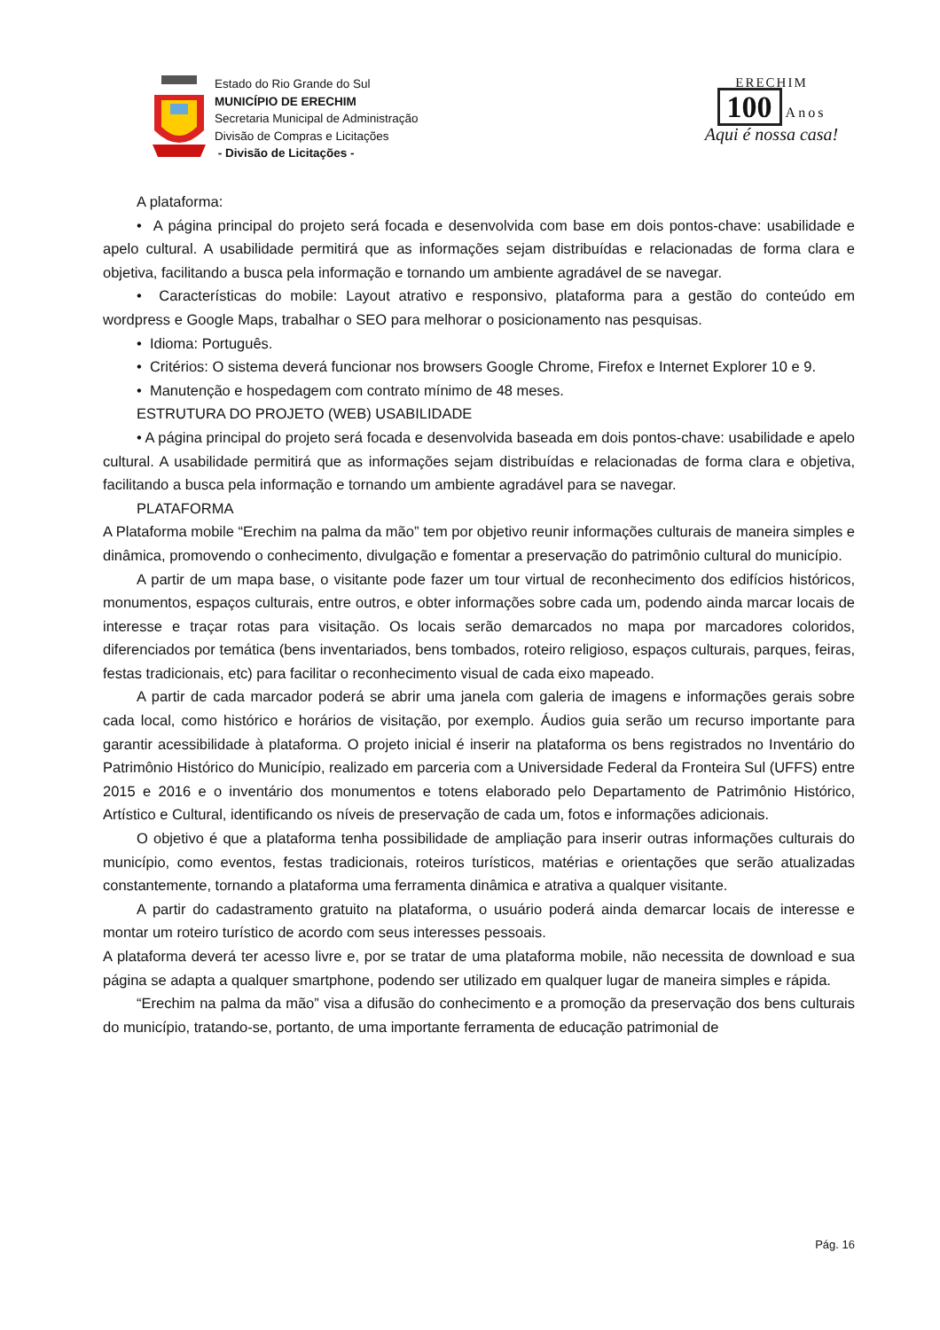Estado do Rio Grande do Sul
MUNICÍPIO DE ERECHIM
Secretaria Municipal de Administração
Divisão de Compras e Licitações
- Divisão de Licitações -
ERECHIM
100 Anos
Aqui é nossa casa!
A plataforma:
• A página principal do projeto será focada e desenvolvida com base em dois pontos-chave: usabilidade e apelo cultural. A usabilidade permitirá que as informações sejam distribuídas e relacionadas de forma clara e objetiva, facilitando a busca pela informação e tornando um ambiente agradável de se navegar.
• Características do mobile: Layout atrativo e responsivo, plataforma para a gestão do conteúdo em wordpress e Google Maps, trabalhar o SEO para melhorar o posicionamento nas pesquisas.
• Idioma: Português.
• Critérios: O sistema deverá funcionar nos browsers Google Chrome, Firefox e Internet Explorer 10 e 9.
• Manutenção e hospedagem com contrato mínimo de 48 meses.
ESTRUTURA DO PROJETO (WEB) USABILIDADE
• A página principal do projeto será focada e desenvolvida baseada em dois pontos-chave: usabilidade e apelo cultural. A usabilidade permitirá que as informações sejam distribuídas e relacionadas de forma clara e objetiva, facilitando a busca pela informação e tornando um ambiente agradável para se navegar.
PLATAFORMA
A Plataforma mobile “Erechim na palma da mão” tem por objetivo reunir informações culturais de maneira simples e dinâmica, promovendo o conhecimento, divulgação e fomentar a preservação do patrimônio cultural do município.
A partir de um mapa base, o visitante pode fazer um tour virtual de reconhecimento dos edifícios históricos, monumentos, espaços culturais, entre outros, e obter informações sobre cada um, podendo ainda marcar locais de interesse e traçar rotas para visitação. Os locais serão demarcados no mapa por marcadores coloridos, diferenciados por temática (bens inventariados, bens tombados, roteiro religioso, espaços culturais, parques, feiras, festas tradicionais, etc) para facilitar o reconhecimento visual de cada eixo mapeado.
A partir de cada marcador poderá se abrir uma janela com galeria de imagens e informações gerais sobre cada local, como histórico e horários de visitação, por exemplo. Áudios guia serão um recurso importante para garantir acessibilidade à plataforma. O projeto inicial é inserir na plataforma os bens registrados no Inventário do Patrimônio Histórico do Município, realizado em parceria com a Universidade Federal da Fronteira Sul (UFFS) entre 2015 e 2016 e o inventário dos monumentos e totens elaborado pelo Departamento de Patrimônio Histórico, Artístico e Cultural, identificando os níveis de preservação de cada um, fotos e informações adicionais.
O objetivo é que a plataforma tenha possibilidade de ampliação para inserir outras informações culturais do município, como eventos, festas tradicionais, roteiros turísticos, matérias e orientações que serão atualizadas constantemente, tornando a plataforma uma ferramenta dinâmica e atrativa a qualquer visitante.
A partir do cadastramento gratuito na plataforma, o usuário poderá ainda demarcar locais de interesse e montar um roteiro turístico de acordo com seus interesses pessoais.
A plataforma deverá ter acesso livre e, por se tratar de uma plataforma mobile, não necessita de download e sua página se adapta a qualquer smartphone, podendo ser utilizado em qualquer lugar de maneira simples e rápida.
“Erechim na palma da mão” visa a difusão do conhecimento e a promoção da preservação dos bens culturais do município, tratando-se, portanto, de uma importante ferramenta de educação patrimonial de
Pág. 16